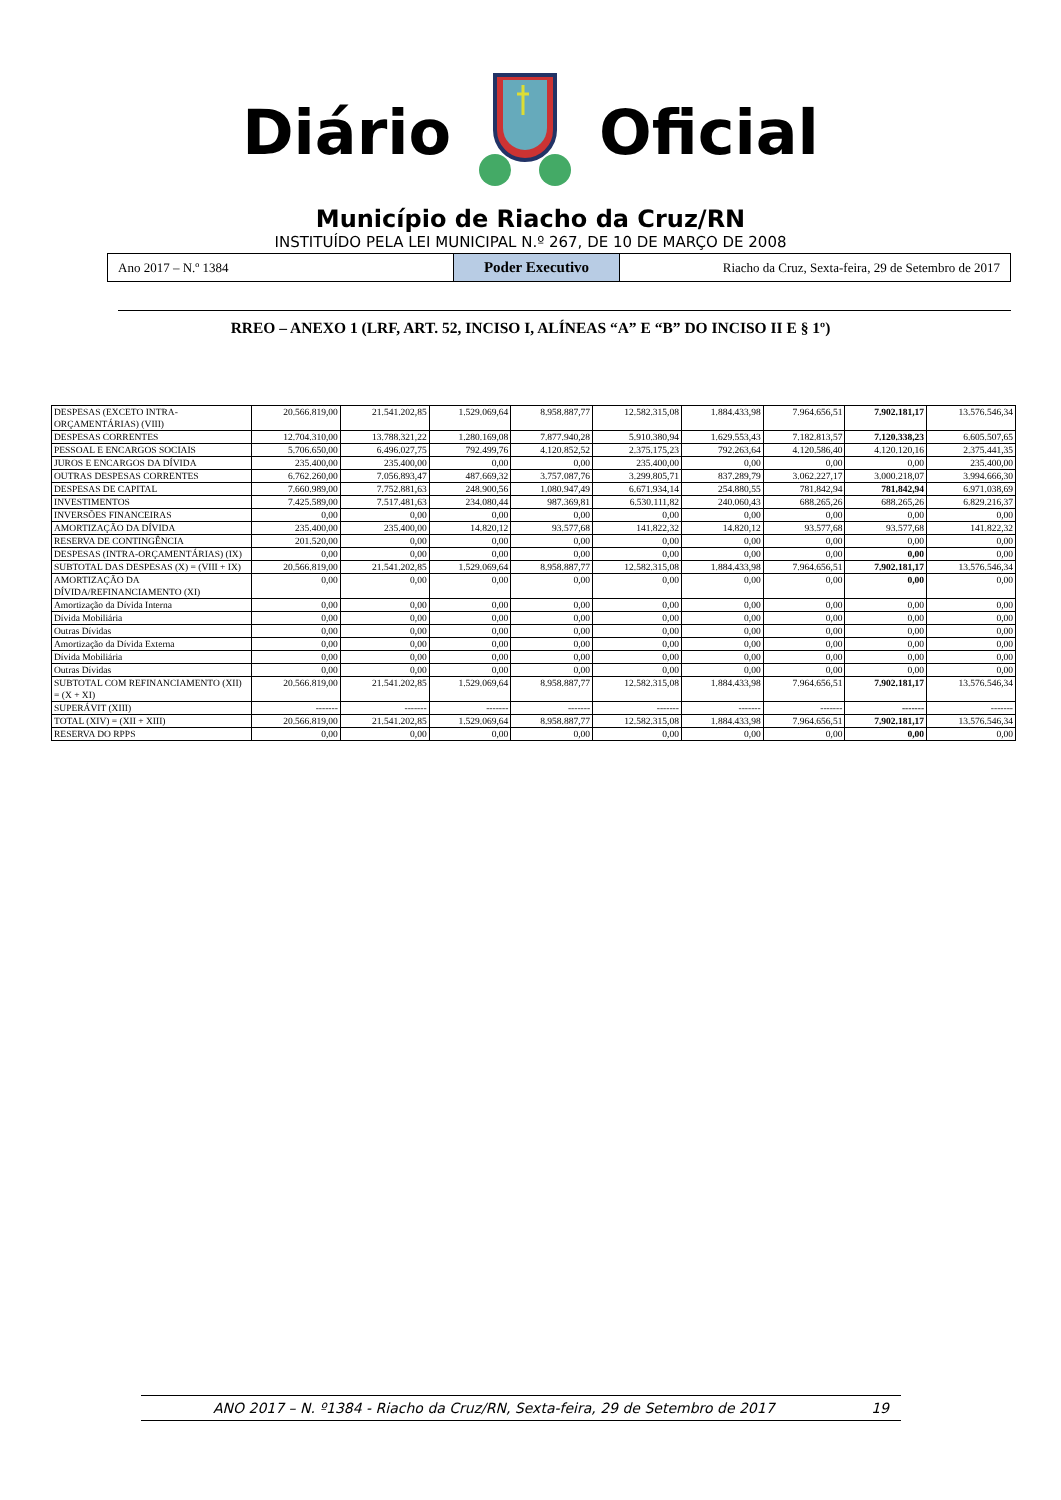DiárioOficial
Município de Riacho da Cruz/RN
INSTITUÍDO PELA LEI MUNICIPAL N.º 267, DE 10 DE MARÇO DE 2008
Ano 2017 – N.º 1384
Poder Executivo
Riacho da Cruz, Sexta-feira, 29 de Setembro de 2017
RREO – ANEXO 1 (LRF, ART. 52, INCISO I, ALÍNEAS “A” E “B” DO INCISO II E § 1º)
| DESPESAS (EXCETO INTRA-ORÇAMENTÁRIAS) (VIII) | 20.566.819,00 | 21.541.202,85 | 1.529.069,64 | 8.958.887,77 | 12.582.315,08 | 1.884.433,98 | 7.964.656,51 | 7.902.181,17 | 13.576.546,34 |
| DESPESAS CORRENTES | 12.704.310,00 | 13.788.321,22 | 1.280.169,08 | 7.877.940,28 | 5.910.380,94 | 1.629.553,43 | 7.182.813,57 | 7.120.338,23 | 6.605.507,65 |
| PESSOAL E ENCARGOS SOCIAIS | 5.706.650,00 | 6.496.027,75 | 792.499,76 | 4.120.852,52 | 2.375.175,23 | 792.263,64 | 4.120.586,40 | 4.120.120,16 | 2.375.441,35 |
| JUROS E ENCARGOS DA DÍVIDA | 235.400,00 | 235.400,00 | 0,00 | 0,00 | 235.400,00 | 0,00 | 0,00 | 0,00 | 235.400,00 |
| OUTRAS DESPESAS CORRENTES | 6.762.260,00 | 7.056.893,47 | 487.669,32 | 3.757.087,76 | 3.299.805,71 | 837.289,79 | 3.062.227,17 | 3.000.218,07 | 3.994.666,30 |
| DESPESAS DE CAPITAL | 7.660.989,00 | 7.752.881,63 | 248.900,56 | 1.080.947,49 | 6.671.934,14 | 254.880,55 | 781.842,94 | 781.842,94 | 6.971.038,69 |
| INVESTIMENTOS | 7.425.589,00 | 7.517.481,63 | 234.080,44 | 987.369,81 | 6.530.111,82 | 240.060,43 | 688.265,26 | 688.265,26 | 6.829.216,37 |
| INVERSÕES FINANCEIRAS | 0,00 | 0,00 | 0,00 | 0,00 | 0,00 | 0,00 | 0,00 | 0,00 | 0,00 |
| AMORTIZAÇÃO DA DÍVIDA | 235.400,00 | 235.400,00 | 14.820,12 | 93.577,68 | 141.822,32 | 14.820,12 | 93.577,68 | 93.577,68 | 141.822,32 |
| RESERVA DE CONTINGÊNCIA | 201.520,00 | 0,00 | 0,00 | 0,00 | 0,00 | 0,00 | 0,00 | 0,00 | 0,00 |
| DESPESAS (INTRA-ORÇAMENTÁRIAS) (IX) | 0,00 | 0,00 | 0,00 | 0,00 | 0,00 | 0,00 | 0,00 | 0,00 | 0,00 |
| SUBTOTAL DAS DESPESAS (X) = (VIII + IX) | 20.566.819,00 | 21.541.202,85 | 1.529.069,64 | 8.958.887,77 | 12.582.315,08 | 1.884.433,98 | 7.964.656,51 | 7.902.181,17 | 13.576.546,34 |
| AMORTIZAÇÃO DA DÍVIDA/REFINANCIAMENTO (XI) | 0,00 | 0,00 | 0,00 | 0,00 | 0,00 | 0,00 | 0,00 | 0,00 | 0,00 |
| Amortização da Dívida Interna | 0,00 | 0,00 | 0,00 | 0,00 | 0,00 | 0,00 | 0,00 | 0,00 | 0,00 |
| Dívida Mobiliária | 0,00 | 0,00 | 0,00 | 0,00 | 0,00 | 0,00 | 0,00 | 0,00 | 0,00 |
| Outras Dívidas | 0,00 | 0,00 | 0,00 | 0,00 | 0,00 | 0,00 | 0,00 | 0,00 | 0,00 |
| Amortização da Dívida Externa | 0,00 | 0,00 | 0,00 | 0,00 | 0,00 | 0,00 | 0,00 | 0,00 | 0,00 |
| Dívida Mobiliária | 0,00 | 0,00 | 0,00 | 0,00 | 0,00 | 0,00 | 0,00 | 0,00 | 0,00 |
| Outras Dívidas | 0,00 | 0,00 | 0,00 | 0,00 | 0,00 | 0,00 | 0,00 | 0,00 | 0,00 |
| SUBTOTAL COM REFINANCIAMENTO (XII) = (X + XI) | 20.566.819,00 | 21.541.202,85 | 1.529.069,64 | 8.958.887,77 | 12.582.315,08 | 1.884.433,98 | 7.964.656,51 | 7.902.181,17 | 13.576.546,34 |
| SUPERÁVIT (XIII) | ------- | ------- | ------- | ------- | ------- | ------- | ------- | ------- | ------- |
| TOTAL (XIV) = (XII + XIII) | 20.566.819,00 | 21.541.202,85 | 1.529.069,64 | 8.958.887,77 | 12.582.315,08 | 1.884.433,98 | 7.964.656,51 | 7.902.181,17 | 13.576.546,34 |
| RESERVA DO RPPS | 0,00 | 0,00 | 0,00 | 0,00 | 0,00 | 0,00 | 0,00 | 0,00 | 0,00 |
ANO 2017 – N. º1384 - Riacho da Cruz/RN, Sexta-feira, 29 de Setembro de 2017 19